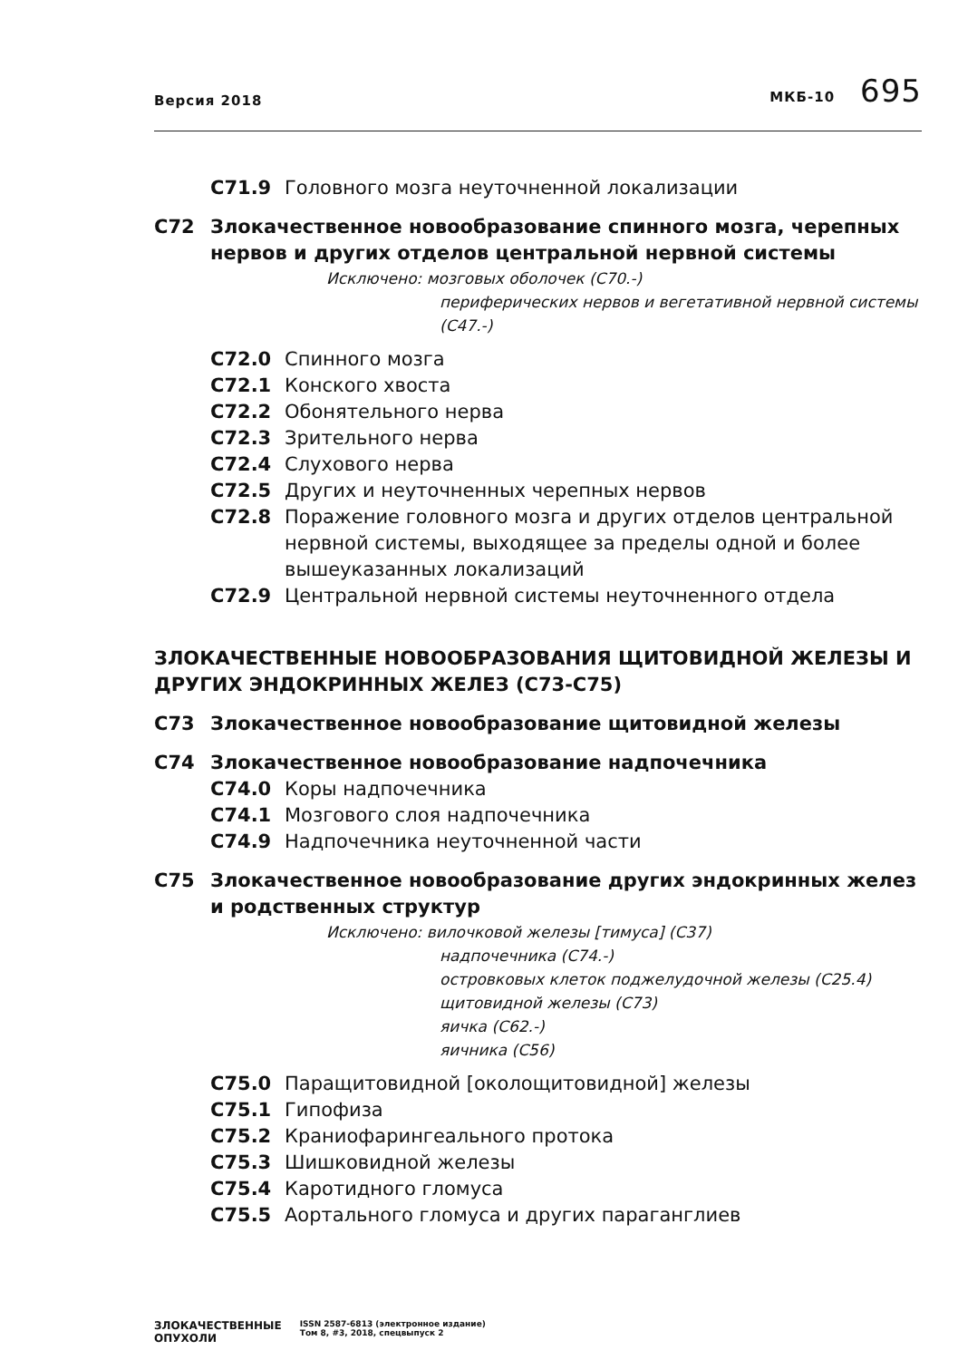Версия 2018 МКБ-10 695
C71.9 Головного мозга неуточненной локализации
C72 Злокачественное новообразование спинного мозга, черепных нервов и других отделов центральной нервной системы
Исключено: мозговых оболочек (C70.-)
периферических нервов и вегетативной нервной системы (C47.-)
C72.0 Спинного мозга
C72.1 Конского хвоста
C72.2 Обонятельного нерва
C72.3 Зрительного нерва
C72.4 Слухового нерва
C72.5 Других и неуточненных черепных нервов
C72.8 Поражение головного мозга и других отделов центральной нервной системы, выходящее за пределы одной и более вышеуказанных локализаций
C72.9 Центральной нервной системы неуточненного отдела
ЗЛОКАЧЕСТВЕННЫЕ НОВООБРАЗОВАНИЯ ЩИТОВИДНОЙ ЖЕЛЕЗЫ И ДРУГИХ ЭНДОКРИННЫХ ЖЕЛЕЗ (C73-C75)
C73 Злокачественное новообразование щитовидной железы
C74 Злокачественное новообразование надпочечника
C74.0 Коры надпочечника
C74.1 Мозгового слоя надпочечника
C74.9 Надпочечника неуточненной части
C75 Злокачественное новообразование других эндокринных желез и родственных структур
Исключено: вилочковой железы [тимуса] (C37)
надпочечника (C74.-)
островковых клеток поджелудочной железы (C25.4)
щитовидной железы (C73)
яичка (C62.-)
яичника (C56)
C75.0 Паращитовидной [околощитовидной] железы
C75.1 Гипофиза
C75.2 Краниофарингеального протока
C75.3 Шишковидной железы
C75.4 Каротидного гломуса
C75.5 Аортального гломуса и других параганглиев
ЗЛОКАЧЕСТВЕННЫЕ
ОПУХОЛИ ISSN 2587-6813 (электронное издание)
Том 8, #3, 2018, спецвыпуск 2